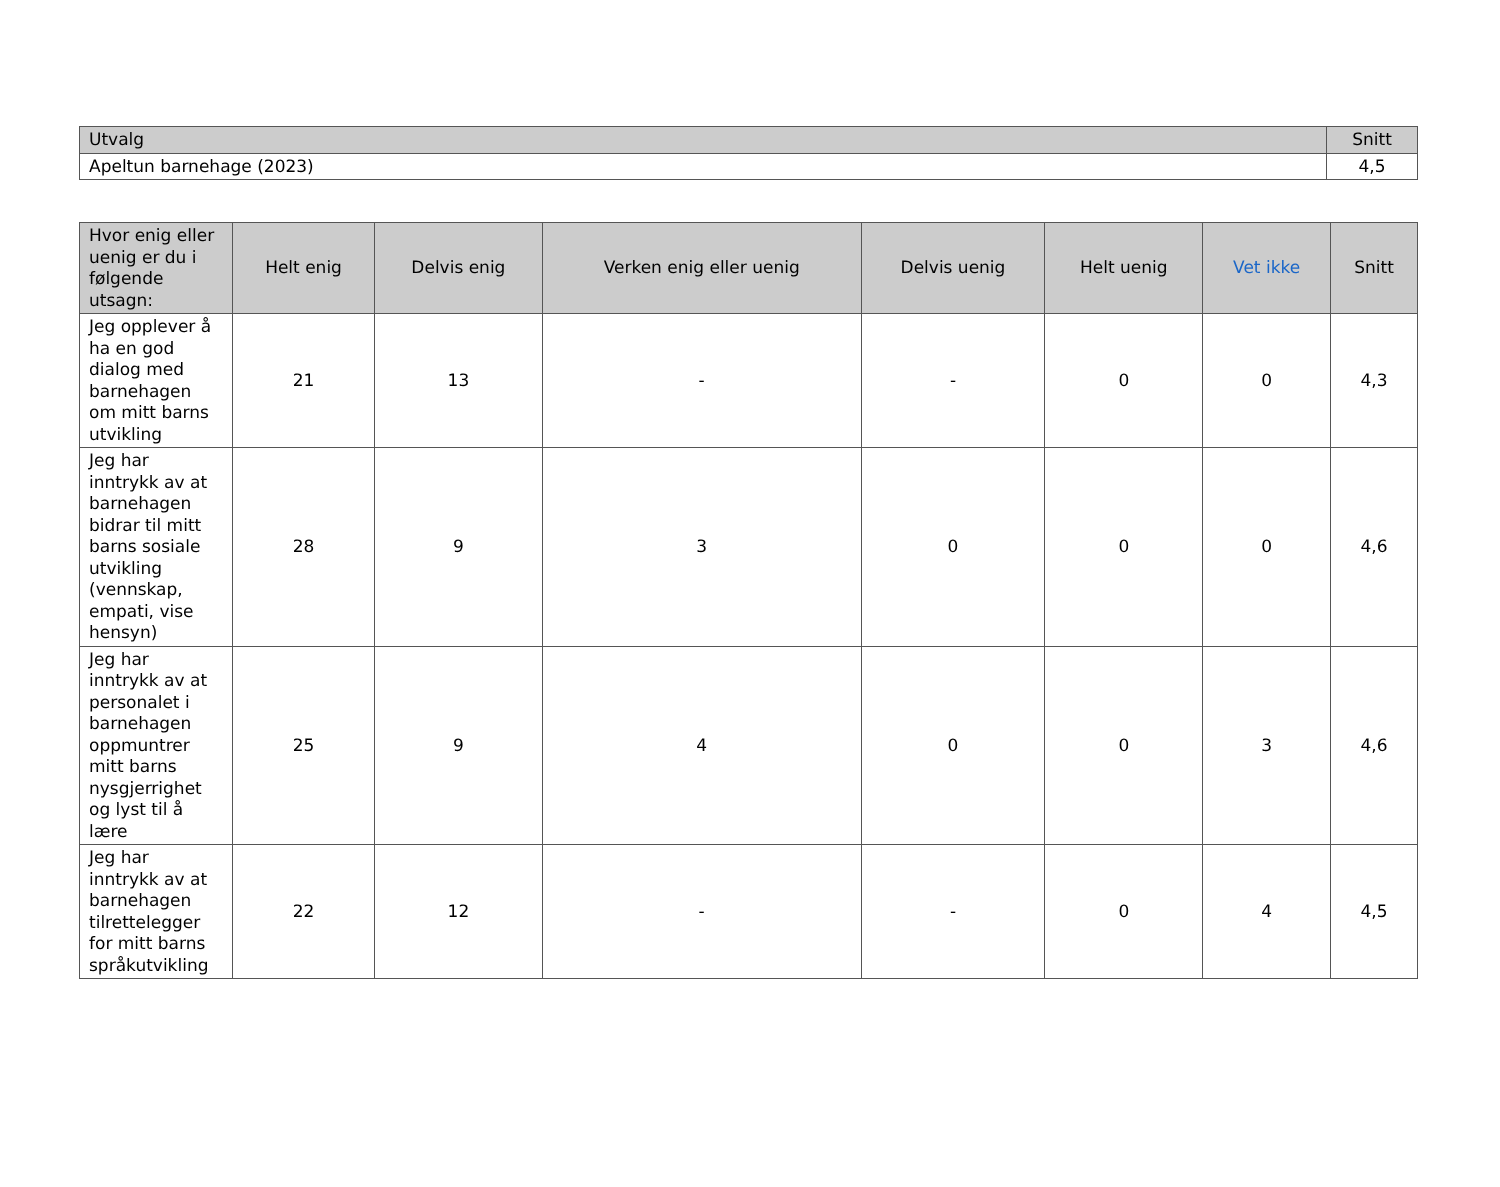| Utvalg | Snitt |
| --- | --- |
| Apeltun barnehage (2023) | 4,5 |
| Hvor enig eller uenig er du i følgende utsagn: | Helt enig | Delvis enig | Verken enig eller uenig | Delvis uenig | Helt uenig | Vet ikke | Snitt |
| --- | --- | --- | --- | --- | --- | --- | --- |
| Jeg opplever å ha en god dialog med barnehagen om mitt barns utvikling | 21 | 13 | - | - | 0 | 0 | 4,3 |
| Jeg har inntrykk av at barnehagen bidrar til mitt barns sosiale utvikling (vennskap, empati, vise hensyn) | 28 | 9 | 3 | 0 | 0 | 0 | 4,6 |
| Jeg har inntrykk av at personalet i barnehagen oppmuntrer mitt barns nysgjerrighet og lyst til å lære | 25 | 9 | 4 | 0 | 0 | 3 | 4,6 |
| Jeg har inntrykk av at barnehagen tilrettelegger for mitt barns språkutvikling | 22 | 12 | - | - | 0 | 4 | 4,5 |